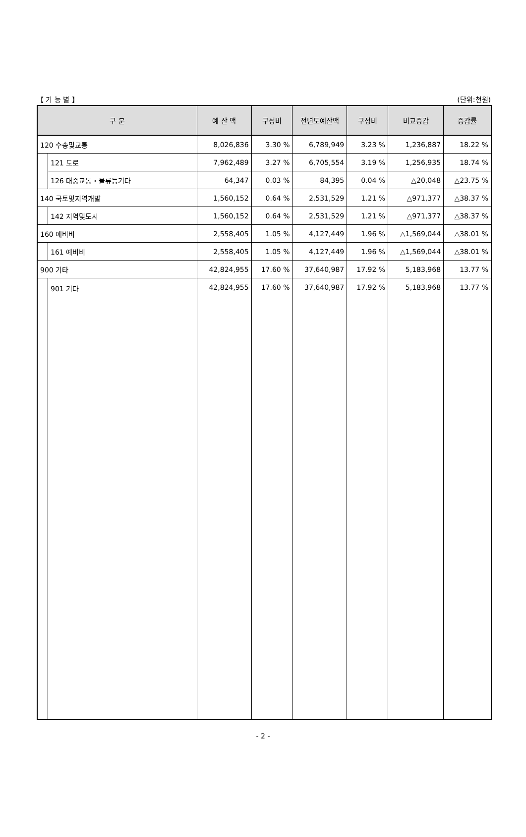【 기 능 별 】 (단위:천원)
| 구 분 | | 예 산 액 | 구성비 | 전년도예산액 | 구성비 | 비교증감 | 증감률 |
| --- | --- | --- | --- | --- | --- | --- | --- |
| 120 수송및교통 | | 8,026,836 | 3.30 % | 6,789,949 | 3.23 % | 1,236,887 | 18.22 % |
| | 121 도로 | 7,962,489 | 3.27 % | 6,705,554 | 3.19 % | 1,256,935 | 18.74 % |
| | 126 대중교통・물류등기타 | 64,347 | 0.03 % | 84,395 | 0.04 % | △20,048 | △23.75 % |
| 140 국토및지역개발 | | 1,560,152 | 0.64 % | 2,531,529 | 1.21 % | △971,377 | △38.37 % |
| | 142 지역및도시 | 1,560,152 | 0.64 % | 2,531,529 | 1.21 % | △971,377 | △38.37 % |
| 160 예비비 | | 2,558,405 | 1.05 % | 4,127,449 | 1.96 % | △1,569,044 | △38.01 % |
| | 161 예비비 | 2,558,405 | 1.05 % | 4,127,449 | 1.96 % | △1,569,044 | △38.01 % |
| 900 기타 | | 42,824,955 | 17.60 % | 37,640,987 | 17.92 % | 5,183,968 | 13.77 % |
| | 901 기타 | 42,824,955 | 17.60 % | 37,640,987 | 17.92 % | 5,183,968 | 13.77 % |
- 2 -